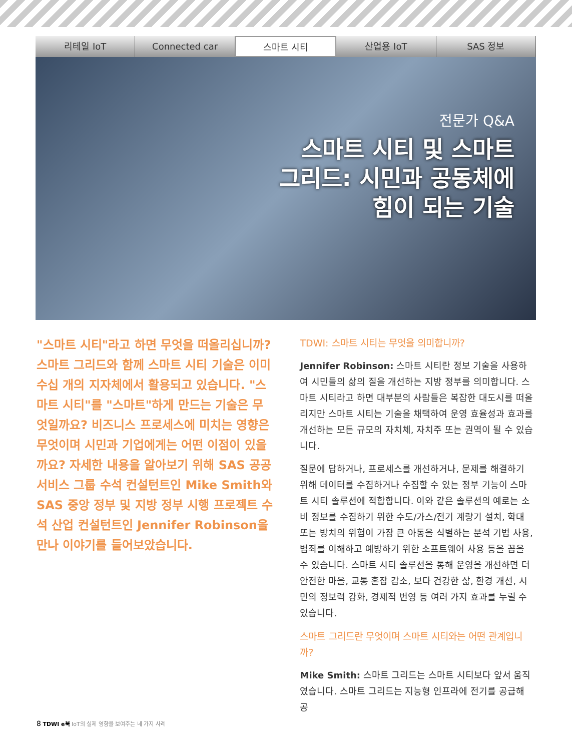리테일 IoT Connected car 스마트 시티 산업용 IoT SAS 정보
전문가 Q&A
스마트 시티 및 스마트
그리드: 시민과 공동체에
힘이 되는 기술
"스마트 시티"라고 하면 무엇을 떠올리십니까? 스마트 그리드와 함께 스마트 시티 기술은 이미 수십 개의 지자체에서 활용되고 있습니다. "스마트 시티"를 "스마트"하게 만드는 기술은 무엇일까요? 비즈니스 프로세스에 미치는 영향은 무엇이며 시민과 기업에게는 어떤 이점이 있을까요? 자세한 내용을 알아보기 위해 SAS 공공 서비스 그룹 수석 컨설턴트인 Mike Smith와 SAS 중앙 정부 및 지방 정부 시행 프로젝트 수석 산업 컨설턴트인 Jennifer Robinson을 만나 이야기를 들어보았습니다.
TDWI: 스마트 시티는 무엇을 의미합니까?
Jennifer Robinson: 스마트 시티란 정보 기술을 사용하여 시민들의 삶의 질을 개선하는 지방 정부를 의미합니다. 스마트 시티라고 하면 대부분의 사람들은 복잡한 대도시를 떠올리지만 스마트 시티는 기술을 채택하여 운영 효율성과 효과를 개선하는 모든 규모의 자치체, 자치주 또는 권역이 될 수 있습니다.
질문에 답하거나, 프로세스를 개선하거나, 문제를 해결하기 위해 데이터를 수집하거나 수집할 수 있는 정부 기능이 스마트 시티 솔루션에 적합합니다. 이와 같은 솔루션의 예로는 소비 정보를 수집하기 위한 수도/가스/전기 계량기 설치, 학대 또는 방치의 위험이 가장 큰 아동을 식별하는 분석 기법 사용, 범죄를 이해하고 예방하기 위한 소프트웨어 사용 등을 꼽을 수 있습니다. 스마트 시티 솔루션을 통해 운영을 개선하면 더 안전한 마을, 교통 혼잡 감소, 보다 건강한 삶, 환경 개선, 시민의 정보력 강화, 경제적 번영 등 여러 가지 효과를 누릴 수 있습니다.
스마트 그리드란 무엇이며 스마트 시티와는 어떤 관계입니까?
Mike Smith: 스마트 그리드는 스마트 시티보다 앞서 움직였습니다. 스마트 그리드는 지능형 인프라에 전기를 공급해 공
8 TDWI e북 IoT의 실제 영향을 보여주는 네 가지 사례